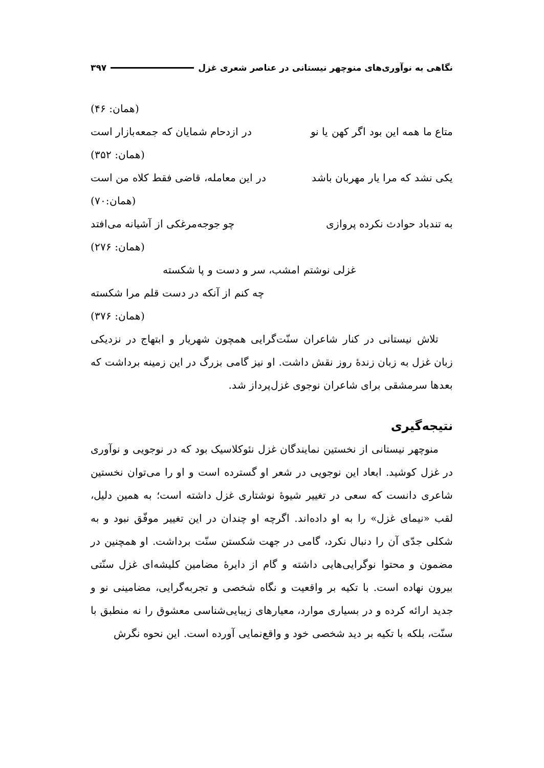نگاهی به نوآوری‌های منوچهر نیستانی در عناصر شعری غزل ۳۹۷
(همان: ۴۶)
متاع ما همه این بود اگر کهن یا نو در ازدحام شمایان که جمعه‌بازار است
(همان: ۳۵۲)
یکی نشد که مرا یار مهربان باشد در این معامله، قاضی فقط کلاه من است
(همان:۷۰)
به تندباد حوادث نکرده پروازی چو جوجه‌مرغکی از آشیانه می‌افتد
(همان: ۲۷۶)
غزلی نوشتم امشب، سر و دست و پا شکسته
چه کنم از آنکه در دست قلم مرا شکسته
(همان: ۳۷۶)
تلاش نیستانی در کنار شاعران سنّت‌گرایی همچون شهریار و ابتهاج در نزدیکی زبان غزل به زبان زندهٔ روز نقش داشت. او نیز گامی بزرگ در این زمینه برداشت که بعدها سرمشقی برای شاعران نوجوی غزل‌پرداز شد.
نتیجه‌گیری
منوچهر نیستانی از نخستین نمایندگان غزل نئوکلاسیک بود که در نوجویی و نوآوری در غزل کوشید. ابعاد این نوجویی در شعر او گسترده است و او را می‌توان نخستین شاعری دانست که سعی در تغییر شیوهٔ نوشتاری غزل داشته است؛ به همین دلیل، لقب «نیمای غزل» را به او داده‌اند. اگرچه او چندان در این تغییر موفّق نبود و به شکلی جدّی آن را دنبال نکرد، گامی در جهت شکستن سنّت برداشت. او همچنین در مضمون و محتوا نوگرایی‌هایی داشته و گام از دایرهٔ مضامین کلیشه‌ای غزل سنّتی بیرون نهاده است. با تکیه بر واقعیت و نگاه شخصی و تجربه‌گرایی، مضامینی نو و جدید ارائه کرده و در بسیاری موارد، معیارهای زیبایی‌شناسی معشوق را نه منطبق با سنّت، بلکه با تکیه بر دید شخصی خود و واقع‌نمایی آورده است. این نحوه نگرش